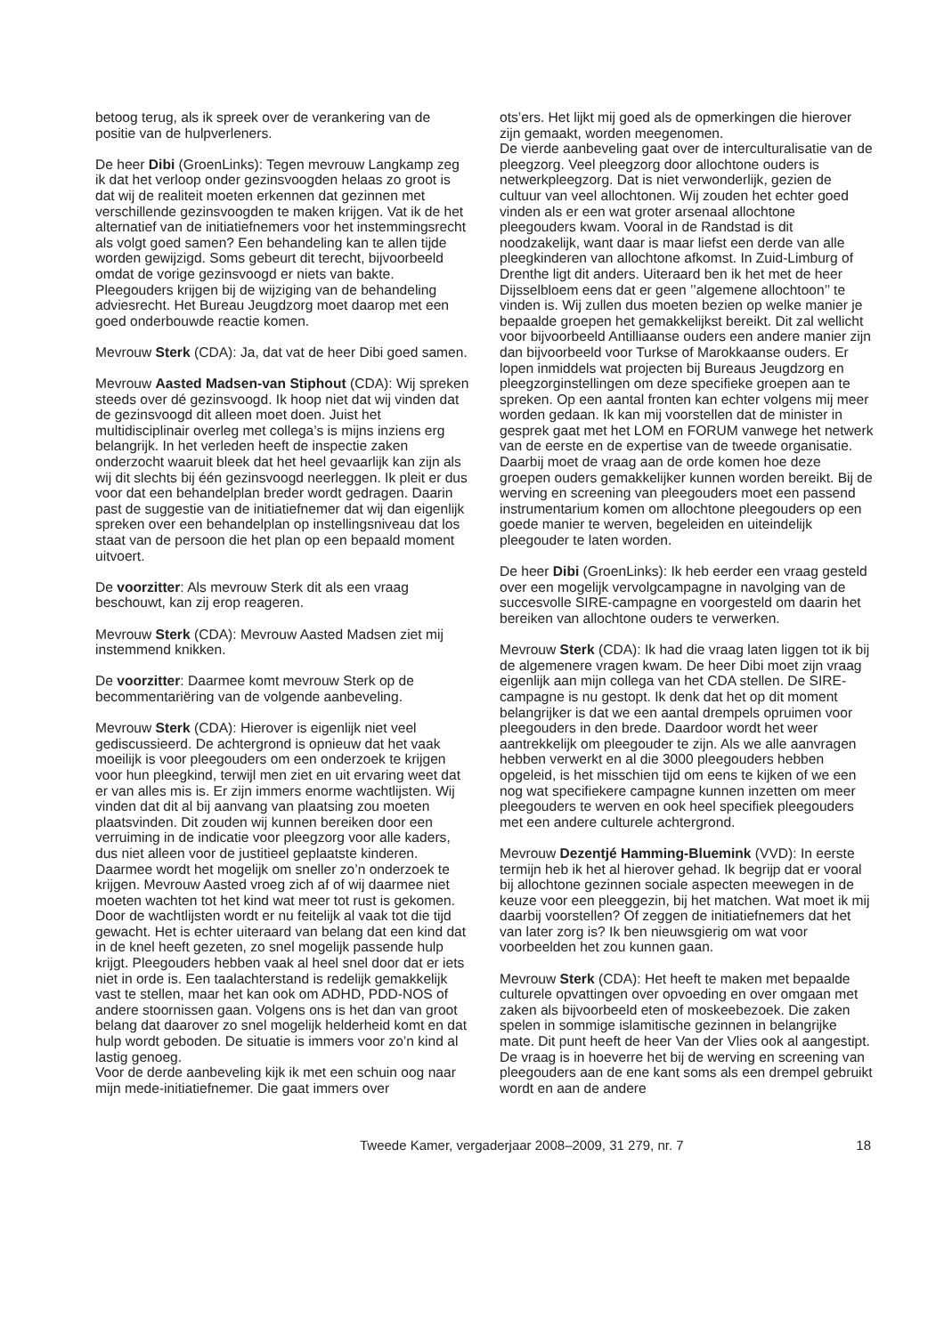betoog terug, als ik spreek over de verankering van de positie van de hulpverleners.
De heer Dibi (GroenLinks): Tegen mevrouw Langkamp zeg ik dat het verloop onder gezinsvoogden helaas zo groot is dat wij de realiteit moeten erkennen dat gezinnen met verschillende gezinsvoogden te maken krijgen. Vat ik de het alternatief van de initiatiefnemers voor het instemmingsrecht als volgt goed samen? Een behandeling kan te allen tijde worden gewijzigd. Soms gebeurt dit terecht, bijvoorbeeld omdat de vorige gezinsvoogd er niets van bakte. Pleegouders krijgen bij de wijziging van de behandeling adviesrecht. Het Bureau Jeugdzorg moet daarop met een goed onderbouwde reactie komen.
Mevrouw Sterk (CDA): Ja, dat vat de heer Dibi goed samen.
Mevrouw Aasted Madsen-van Stiphout (CDA): Wij spreken steeds over dé gezinsvoogd. Ik hoop niet dat wij vinden dat de gezinsvoogd dit alleen moet doen. Juist het multidisciplinair overleg met collega’s is mijns inziens erg belangrijk. In het verleden heeft de inspectie zaken onderzocht waaruit bleek dat het heel gevaarlijk kan zijn als wij dit slechts bij één gezinsvoogd neerleggen. Ik pleit er dus voor dat een behandelplan breder wordt gedragen. Daarin past de suggestie van de initiatiefnemer dat wij dan eigenlijk spreken over een behandelplan op instellingsniveau dat los staat van de persoon die het plan op een bepaald moment uitvoert.
De voorzitter: Als mevrouw Sterk dit als een vraag beschouwt, kan zij erop reageren.
Mevrouw Sterk (CDA): Mevrouw Aasted Madsen ziet mij instemmend knikken.
De voorzitter: Daarmee komt mevrouw Sterk op de becommentariëring van de volgende aanbeveling.
Mevrouw Sterk (CDA): Hierover is eigenlijk niet veel gediscussieerd. De achtergrond is opnieuw dat het vaak moeilijk is voor pleegouders om een onderzoek te krijgen voor hun pleegkind, terwijl men ziet en uit ervaring weet dat er van alles mis is. Er zijn immers enorme wachtlijsten. Wij vinden dat dit al bij aanvang van plaatsing zou moeten plaatsvinden. Dit zouden wij kunnen bereiken door een verruiming in de indicatie voor pleegzorg voor alle kaders, dus niet alleen voor de justitieel geplaatste kinderen. Daarmee wordt het mogelijk om sneller zo’n onderzoek te krijgen. Mevrouw Aasted vroeg zich af of wij daarmee niet moeten wachten tot het kind wat meer tot rust is gekomen. Door de wachtlijsten wordt er nu feitelijk al vaak tot die tijd gewacht. Het is echter uiteraard van belang dat een kind dat in de knel heeft gezeten, zo snel mogelijk passende hulp krijgt. Pleegouders hebben vaak al heel snel door dat er iets niet in orde is. Een taalachterstand is redelijk gemakkelijk vast te stellen, maar het kan ook om ADHD, PDD-NOS of andere stoornissen gaan. Volgens ons is het dan van groot belang dat daarover zo snel mogelijk helderheid komt en dat hulp wordt geboden. De situatie is immers voor zo’n kind al lastig genoeg.
Voor de derde aanbeveling kijk ik met een schuin oog naar mijn mede-initiatiefnemer. Die gaat immers over
ots’ers. Het lijkt mij goed als de opmerkingen die hierover zijn gemaakt, worden meegenomen.
De vierde aanbeveling gaat over de interculturalisatie van de pleegzorg. Veel pleegzorg door allochtone ouders is netwerkpleegzorg. Dat is niet verwonderlijk, gezien de cultuur van veel allochtonen. Wij zouden het echter goed vinden als er een wat groter arsenaal allochtone pleegouders kwam. Vooral in de Randstad is dit noodzakelijk, want daar is maar liefst een derde van alle pleegkinderen van allochtone afkomst. In Zuid-Limburg of Drenthe ligt dit anders. Uiteraard ben ik het met de heer Dijsselbloem eens dat er geen ’’algemene allochtoon’’ te vinden is. Wij zullen dus moeten bezien op welke manier je bepaalde groepen het gemakkelijkst bereikt. Dit zal wellicht voor bijvoorbeeld Antilliaanse ouders een andere manier zijn dan bijvoorbeeld voor Turkse of Marokkaanse ouders. Er lopen inmiddels wat projecten bij Bureaus Jeugdzorg en pleegzorginstellingen om deze specifieke groepen aan te spreken. Op een aantal fronten kan echter volgens mij meer worden gedaan. Ik kan mij voorstellen dat de minister in gesprek gaat met het LOM en FORUM vanwege het netwerk van de eerste en de expertise van de tweede organisatie. Daarbij moet de vraag aan de orde komen hoe deze groepen ouders gemakkelijker kunnen worden bereikt. Bij de werving en screening van pleegouders moet een passend instrumentarium komen om allochtone pleegouders op een goede manier te werven, begeleiden en uiteindelijk pleegouder te laten worden.
De heer Dibi (GroenLinks): Ik heb eerder een vraag gesteld over een mogelijk vervolgcampagne in navolging van de succesvolle SIRE-campagne en voorgesteld om daarin het bereiken van allochtone ouders te verwerken.
Mevrouw Sterk (CDA): Ik had die vraag laten liggen tot ik bij de algemenere vragen kwam. De heer Dibi moet zijn vraag eigenlijk aan mijn collega van het CDA stellen. De SIRE-campagne is nu gestopt. Ik denk dat het op dit moment belangrijker is dat we een aantal drempels opruimen voor pleegouders in den brede. Daardoor wordt het weer aantrekkelijk om pleegouder te zijn. Als we alle aanvragen hebben verwerkt en al die 3000 pleegouders hebben opgeleid, is het misschien tijd om eens te kijken of we een nog wat specifiekere campagne kunnen inzetten om meer pleegouders te werven en ook heel specifiek pleegouders met een andere culturele achtergrond.
Mevrouw Dezentjé Hamming-Bluemink (VVD): In eerste termijn heb ik het al hierover gehad. Ik begrijp dat er vooral bij allochtone gezinnen sociale aspecten meewegen in de keuze voor een pleeggezin, bij het matchen. Wat moet ik mij daarbij voorstellen? Of zeggen de initiatiefnemers dat het van later zorg is? Ik ben nieuwsgierig om wat voor voorbeelden het zou kunnen gaan.
Mevrouw Sterk (CDA): Het heeft te maken met bepaalde culturele opvattingen over opvoeding en over omgaan met zaken als bijvoorbeeld eten of moskeebezoek. Die zaken spelen in sommige islamitische gezinnen in belangrijke mate. Dit punt heeft de heer Van der Vlies ook al aangestipt. De vraag is in hoeverre het bij de werving en screening van pleegouders aan de ene kant soms als een drempel gebruikt wordt en aan de andere
Tweede Kamer, vergaderjaar 2008–2009, 31 279, nr. 7 18